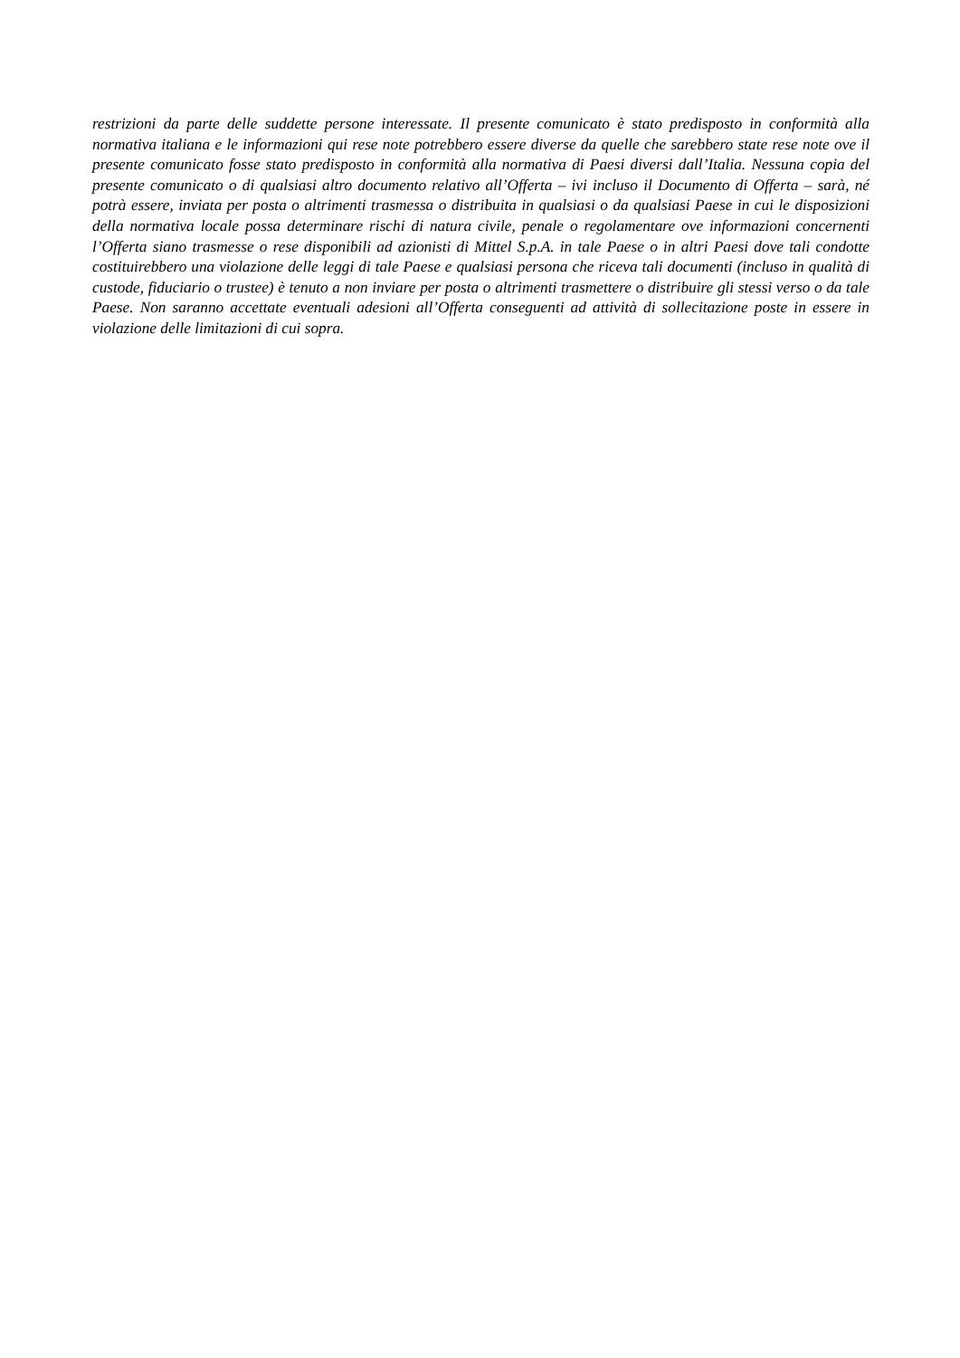restrizioni da parte delle suddette persone interessate. Il presente comunicato è stato predisposto in conformità alla normativa italiana e le informazioni qui rese note potrebbero essere diverse da quelle che sarebbero state rese note ove il presente comunicato fosse stato predisposto in conformità alla normativa di Paesi diversi dall’Italia. Nessuna copia del presente comunicato o di qualsiasi altro documento relativo all’Offerta – ivi incluso il Documento di Offerta – sarà, né potrà essere, inviata per posta o altrimenti trasmessa o distribuita in qualsiasi o da qualsiasi Paese in cui le disposizioni della normativa locale possa determinare rischi di natura civile, penale o regolamentare ove informazioni concernenti l’Offerta siano trasmesse o rese disponibili ad azionisti di Mittel S.p.A. in tale Paese o in altri Paesi dove tali condotte costituirebbero una violazione delle leggi di tale Paese e qualsiasi persona che riceva tali documenti (incluso in qualità di custode, fiduciario o trustee) è tenuto a non inviare per posta o altrimenti trasmettere o distribuire gli stessi verso o da tale Paese. Non saranno accettate eventuali adesioni all’Offerta conseguenti ad attività di sollecitazione poste in essere in violazione delle limitazioni di cui sopra.